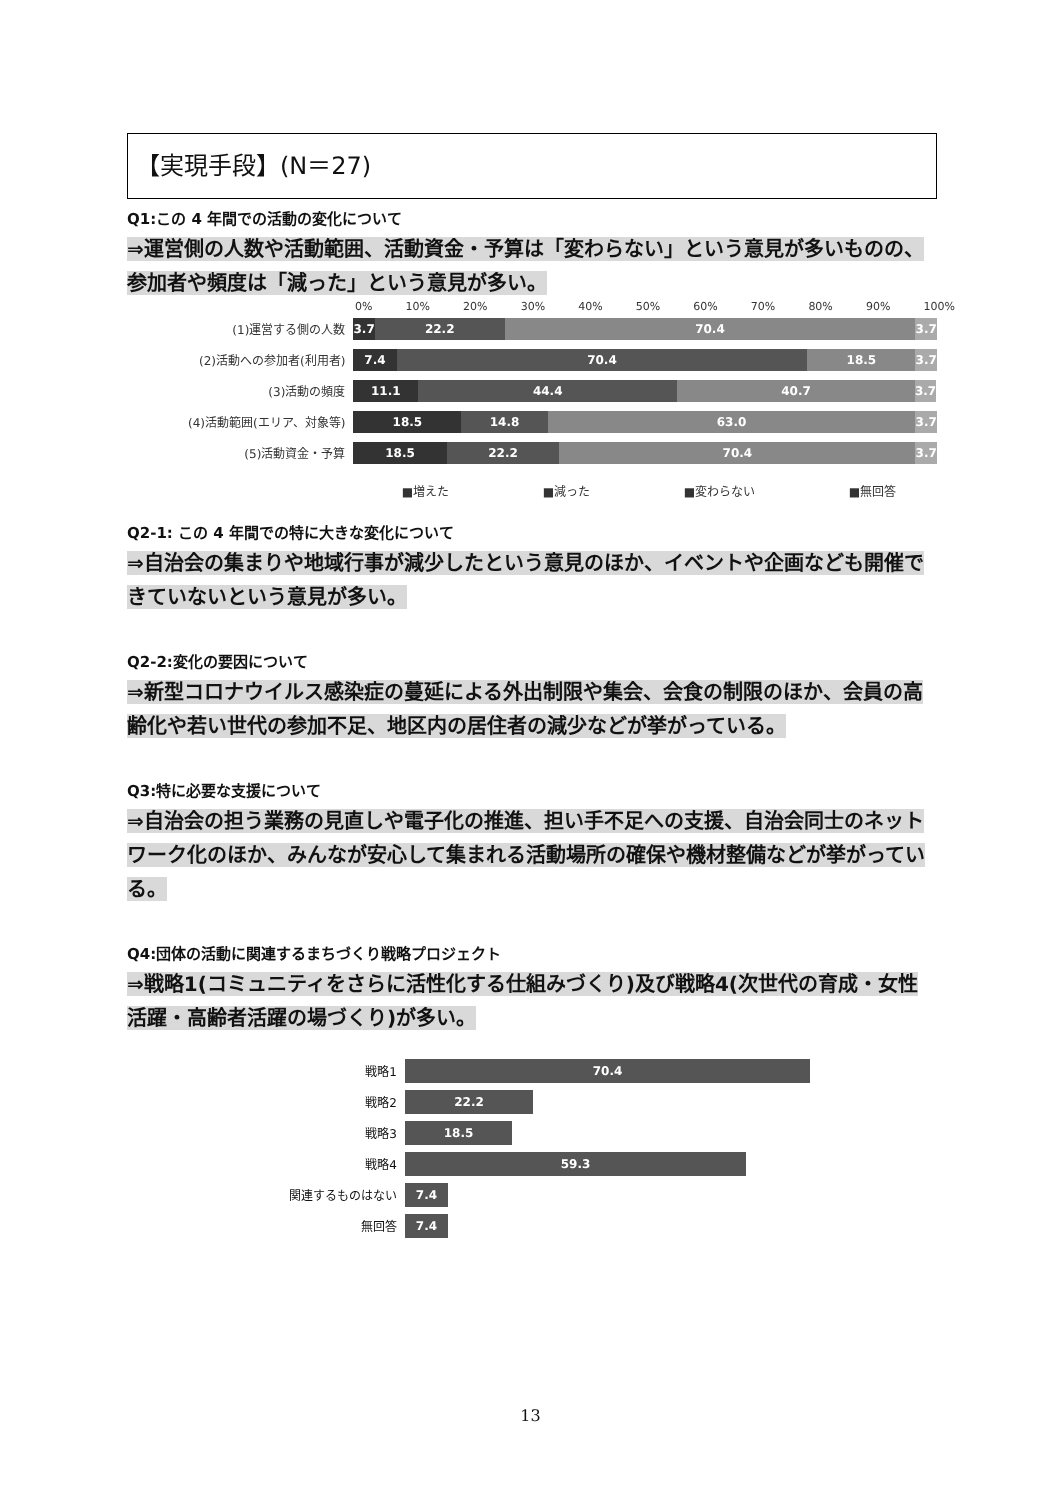【実現手段】(N＝27)
Q1:この 4 年間での活動の変化について
⇒運営側の人数や活動範囲、活動資金・予算は「変わらない」という意見が多いものの、参加者や頻度は「減った」という意見が多い。
0% 10% 20% 30% 40% 50% 60% 70% 80% 90% 100%
(1)運営する側の人数
3.7 22.2 70.4 3.7
(2)活動への参加者(利用者)
7.4 70.4 18.5 3.7
(3)活動の頻度
11.1 44.4 40.7 3.7
(4)活動範囲(エリア、対象等)
18.5 14.8 63.0 3.7
(5)活動資金・予算
18.5 22.2 70.4 3.7
■増えた ■減った ■変わらない ■無回答
Q2-1: この 4 年間での特に大きな変化について
⇒自治会の集まりや地域行事が減少したという意見のほか、イベントや企画なども開催できていないという意見が多い。
Q2-2:変化の要因について
⇒新型コロナウイルス感染症の蔓延による外出制限や集会、会食の制限のほか、会員の高齢化や若い世代の参加不足、地区内の居住者の減少などが挙がっている。
Q3:特に必要な支援について
⇒自治会の担う業務の見直しや電子化の推進、担い手不足への支援、自治会同士のネットワーク化のほか、みんなが安心して集まれる活動場所の確保や機材整備などが挙がっている。
Q4:団体の活動に関連するまちづくり戦略プロジェクト
⇒戦略1(コミュニティをさらに活性化する仕組みづくり)及び戦略4(次世代の育成・女性活躍・高齢者活躍の場づくり)が多い。
戦略1
70.4
戦略2
22.2
戦略3
18.5
戦略4
59.3
関連するものはない
7.4
無回答
7.4
13